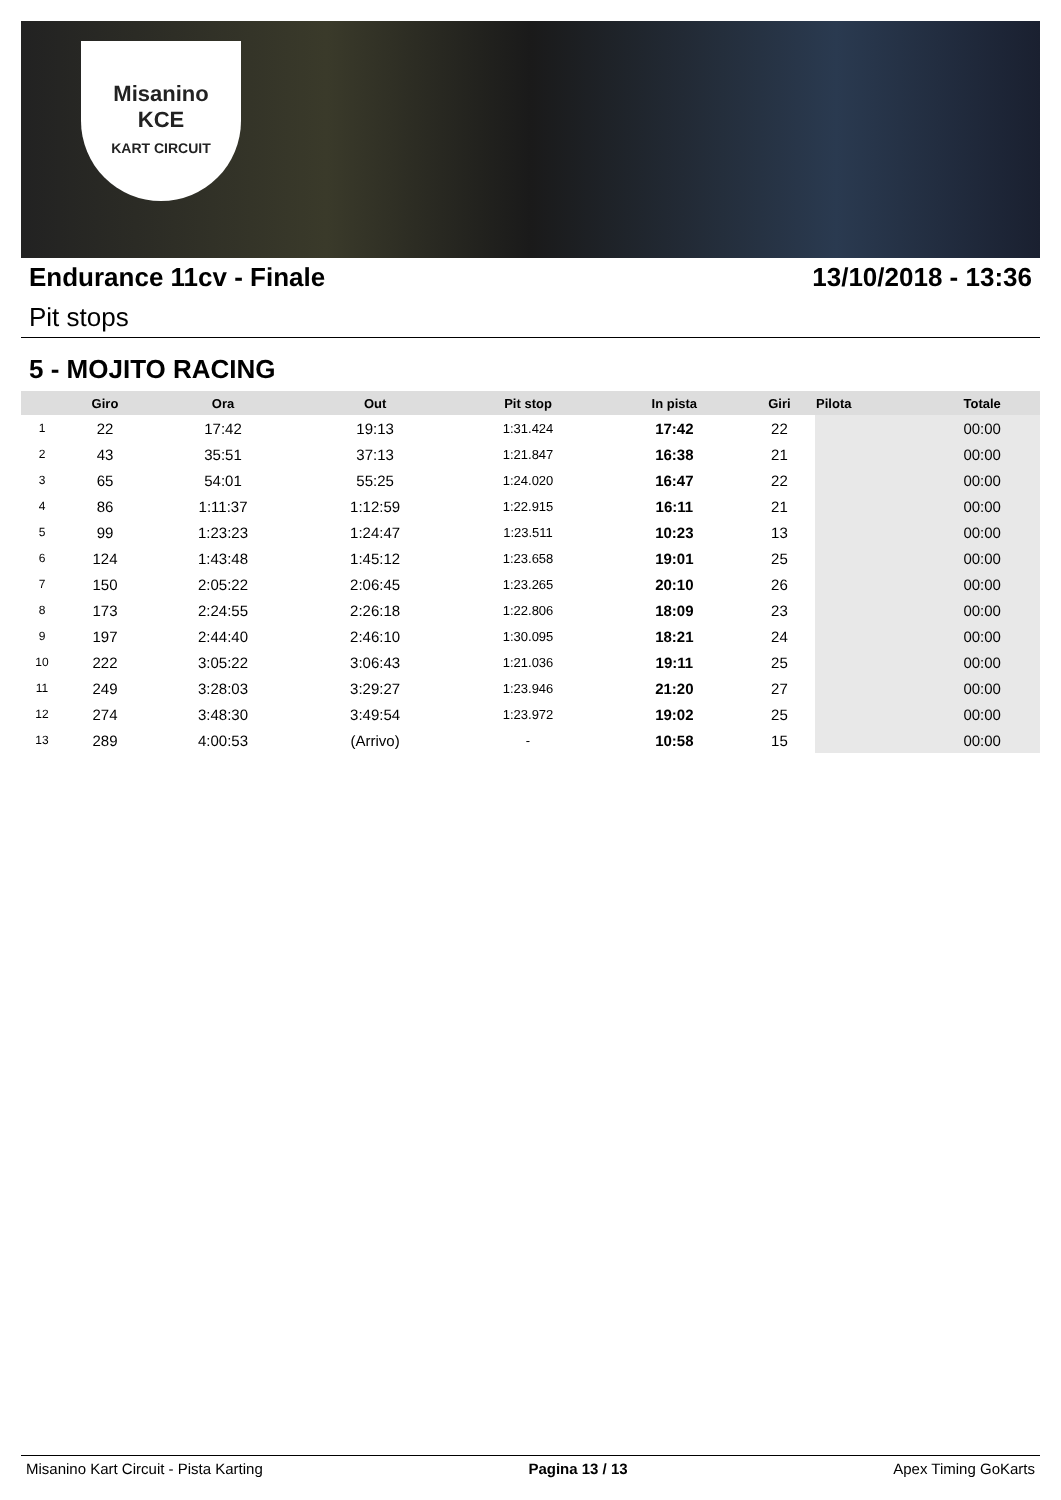Misanino
KCE
KART CIRCUIT
Endurance 11cv - Finale 13/10/2018 - 13:36
Pit stops
5 - MOJITO RACING
| | Giro | Ora | Out | Pit stop | In pista | Giri | Pilota | Totale |
| --- | --- | --- | --- | --- | --- | --- | --- | --- |
| 1 | 22 | 17:42 | 19:13 | 1:31.424 | 17:42 | 22 | | 00:00 |
| 2 | 43 | 35:51 | 37:13 | 1:21.847 | 16:38 | 21 | | 00:00 |
| 3 | 65 | 54:01 | 55:25 | 1:24.020 | 16:47 | 22 | | 00:00 |
| 4 | 86 | 1:11:37 | 1:12:59 | 1:22.915 | 16:11 | 21 | | 00:00 |
| 5 | 99 | 1:23:23 | 1:24:47 | 1:23.511 | 10:23 | 13 | | 00:00 |
| 6 | 124 | 1:43:48 | 1:45:12 | 1:23.658 | 19:01 | 25 | | 00:00 |
| 7 | 150 | 2:05:22 | 2:06:45 | 1:23.265 | 20:10 | 26 | | 00:00 |
| 8 | 173 | 2:24:55 | 2:26:18 | 1:22.806 | 18:09 | 23 | | 00:00 |
| 9 | 197 | 2:44:40 | 2:46:10 | 1:30.095 | 18:21 | 24 | | 00:00 |
| 10 | 222 | 3:05:22 | 3:06:43 | 1:21.036 | 19:11 | 25 | | 00:00 |
| 11 | 249 | 3:28:03 | 3:29:27 | 1:23.946 | 21:20 | 27 | | 00:00 |
| 12 | 274 | 3:48:30 | 3:49:54 | 1:23.972 | 19:02 | 25 | | 00:00 |
| 13 | 289 | 4:00:53 | (Arrivo) | - | 10:58 | 15 | | 00:00 |
Misanino Kart Circuit - Pista Karting Pagina 13 / 13 Apex Timing GoKarts